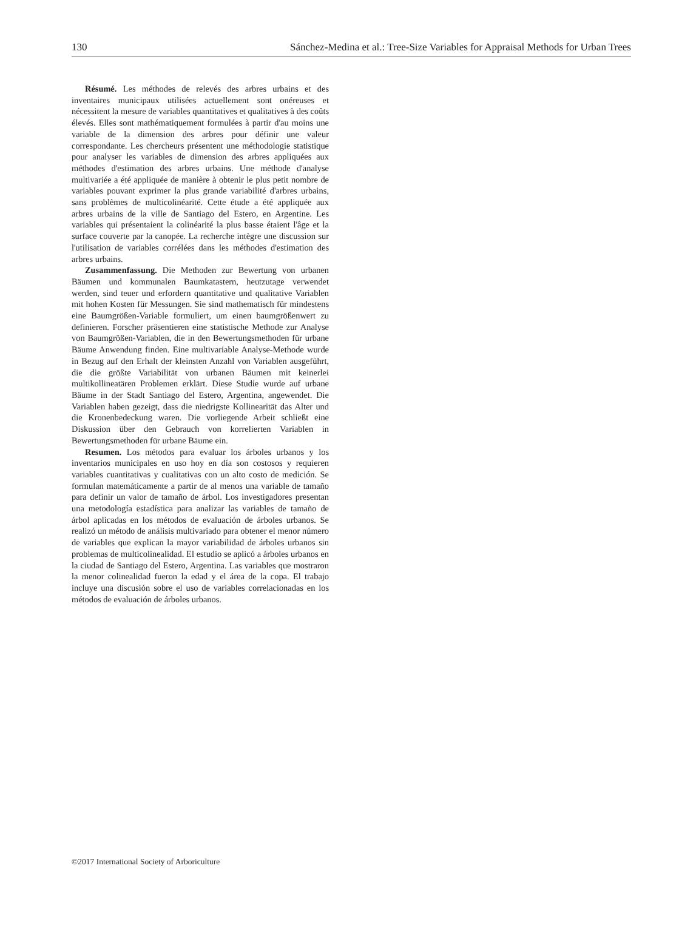130 Sánchez-Medina et al.: Tree-Size Variables for Appraisal Methods for Urban Trees
Résumé. Les méthodes de relevés des arbres urbains et des inventaires municipaux utilisées actuellement sont onéreuses et nécessitent la mesure de variables quantitatives et qualitatives à des coûts élevés. Elles sont mathématiquement formulées à partir d'au moins une variable de la dimension des arbres pour définir une valeur correspondante. Les chercheurs présentent une méthodologie statistique pour analyser les variables de dimension des arbres appliquées aux méthodes d'estimation des arbres urbains. Une méthode d'analyse multivariée a été appliquée de manière à obtenir le plus petit nombre de variables pouvant exprimer la plus grande variabilité d'arbres urbains, sans problèmes de multicolinéarité. Cette étude a été appliquée aux arbres urbains de la ville de Santiago del Estero, en Argentine. Les variables qui présentaient la colinéarité la plus basse étaient l'âge et la surface couverte par la canopée. La recherche intègre une discussion sur l'utilisation de variables corrélées dans les méthodes d'estimation des arbres urbains.
Zusammenfassung. Die Methoden zur Bewertung von urbanen Bäumen und kommunalen Baumkatastern, heutzutage verwendet werden, sind teuer und erfordern quantitative und qualitative Variablen mit hohen Kosten für Messungen. Sie sind mathematisch für mindestens eine Baumgrößen-Variable formuliert, um einen baumgrößenwert zu definieren. Forscher präsentieren eine statistische Methode zur Analyse von Baumgrößen-Variablen, die in den Bewertungsmethoden für urbane Bäume Anwendung finden. Eine multivariable Analyse-Methode wurde in Bezug auf den Erhalt der kleinsten Anzahl von Variablen ausgeführt, die die größte Variabilität von urbanen Bäumen mit keinerlei multikollineatären Problemen erklärt. Diese Studie wurde auf urbane Bäume in der Stadt Santiago del Estero, Argentina, angewendet. Die Variablen haben gezeigt, dass die niedrigste Kollinearität das Alter und die Kronenbedeckung waren. Die vorliegende Arbeit schließt eine Diskussion über den Gebrauch von korrelierten Variablen in Bewertungsmethoden für urbane Bäume ein.
Resumen. Los métodos para evaluar los árboles urbanos y los inventarios municipales en uso hoy en día son costosos y requieren variables cuantitativas y cualitativas con un alto costo de medición. Se formulan matemáticamente a partir de al menos una variable de tamaño para definir un valor de tamaño de árbol. Los investigadores presentan una metodología estadística para analizar las variables de tamaño de árbol aplicadas en los métodos de evaluación de árboles urbanos. Se realizó un método de análisis multivariado para obtener el menor número de variables que explican la mayor variabilidad de árboles urbanos sin problemas de multicolinealidad. El estudio se aplicó a árboles urbanos en la ciudad de Santiago del Estero, Argentina. Las variables que mostraron la menor colinealidad fueron la edad y el área de la copa. El trabajo incluye una discusión sobre el uso de variables correlacionadas en los métodos de evaluación de árboles urbanos.
©2017 International Society of Arboriculture